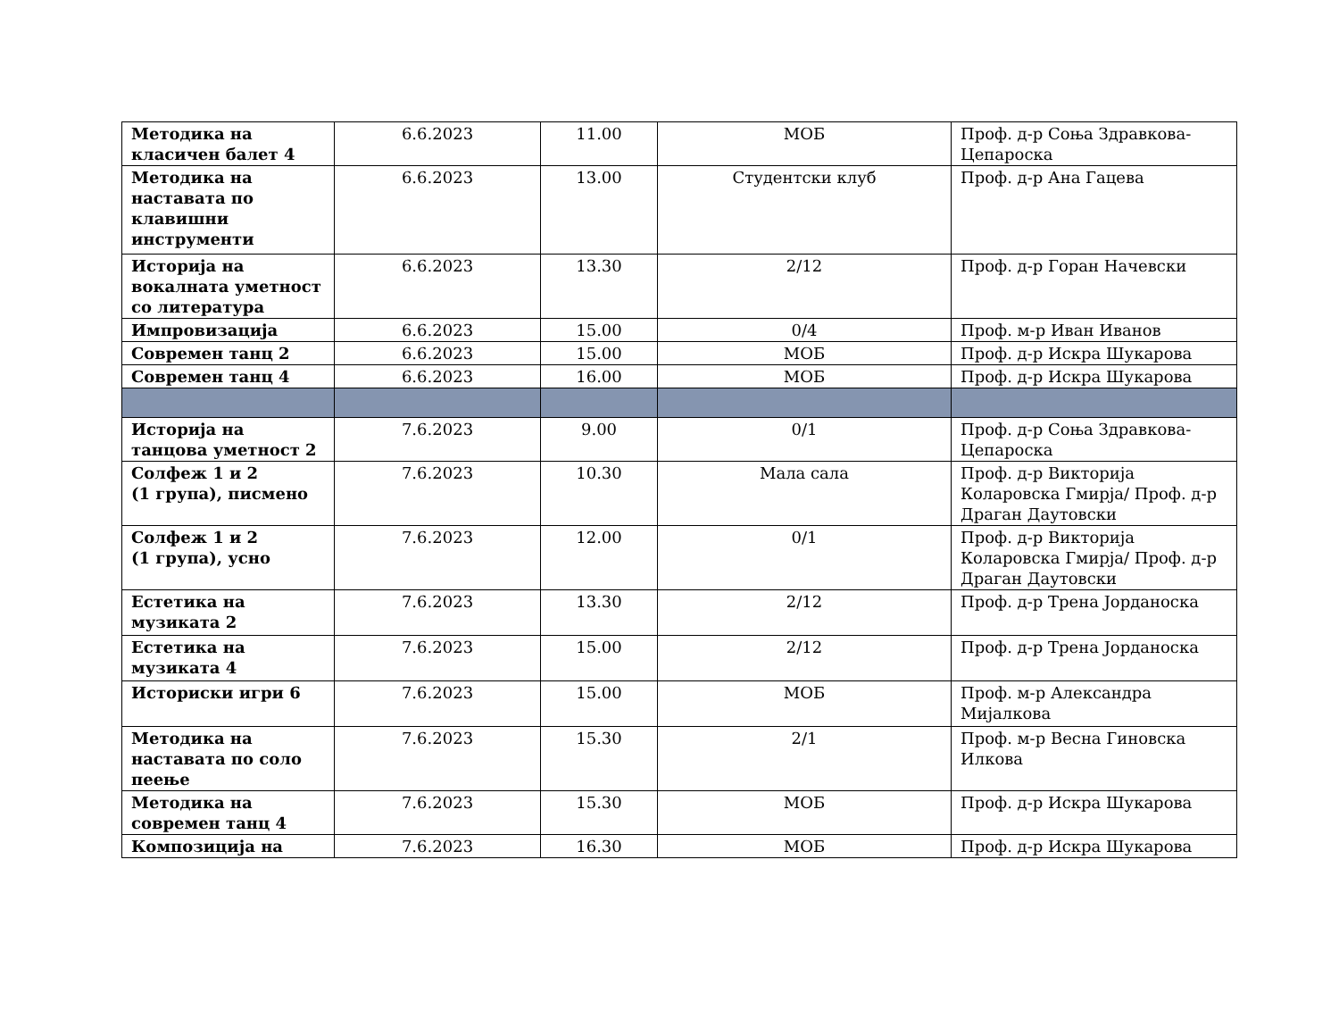| Методика на класичен балет 4 | 6.6.2023 | 11.00 | МОБ | Проф. д-р Соња Здравкова-Цепароска |
| Методика на наставата по клавишни инструменти | 6.6.2023 | 13.00 | Студентски клуб | Проф. д-р Ана Гацева |
| Историја на вокалната уметност со литература | 6.6.2023 | 13.30 | 2/12 | Проф. д-р Горан Начевски |
| Импровизација | 6.6.2023 | 15.00 | 0/4 | Проф. м-р Иван Иванов |
| Современ танц 2 | 6.6.2023 | 15.00 | МОБ | Проф. д-р Искра Шукарова |
| Современ танц 4 | 6.6.2023 | 16.00 | МОБ | Проф. д-р Искра Шукарова |
| Историја на танцова уметност 2 | 7.6.2023 | 9.00 | 0/1 | Проф. д-р Соња Здравкова-Цепароска |
| Солфеж 1 и 2 (1 група), писмено | 7.6.2023 | 10.30 | Мала сала | Проф. д-р Викторија Коларовска Гмирја/ Проф. д-р Драган Даутовски |
| Солфеж 1 и 2 (1 група), усно | 7.6.2023 | 12.00 | 0/1 | Проф. д-р Викторија Коларовска Гмирја/ Проф. д-р Драган Даутовски |
| Естетика на музиката 2 | 7.6.2023 | 13.30 | 2/12 | Проф. д-р Трена Јорданоска |
| Естетика на музиката 4 | 7.6.2023 | 15.00 | 2/12 | Проф. д-р Трена Јорданоска |
| Историски игри 6 | 7.6.2023 | 15.00 | МОБ | Проф. м-р Александра Мијалкова |
| Методика на наставата по соло пеење | 7.6.2023 | 15.30 | 2/1 | Проф. м-р Весна Гиновска Илкова |
| Методика на современ танц 4 | 7.6.2023 | 15.30 | МОБ | Проф. д-р Искра Шукарова |
| Композиција на | 7.6.2023 | 16.30 | МОБ | Проф. д-р Искра Шукарова |